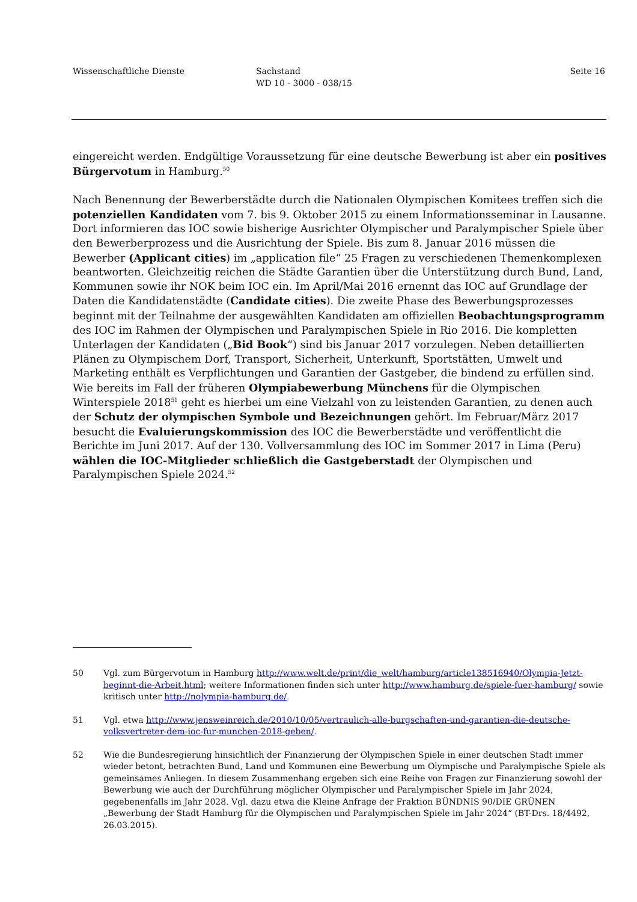Wissenschaftliche Dienste Sachstand
WD 10 - 3000 - 038/15
Seite 16
eingereicht werden. Endgültige Voraussetzung für eine deutsche Bewerbung ist aber ein positives Bürgervotum in Hamburg.<sup>50</sup>
Nach Benennung der Bewerberstädte durch die Nationalen Olympischen Komitees treffen sich die potenziellen Kandidaten vom 7. bis 9. Oktober 2015 zu einem Informationsseminar in Lausanne. Dort informieren das IOC sowie bisherige Ausrichter Olympischer und Paralympischer Spiele über den Bewerberprozess und die Ausrichtung der Spiele. Bis zum 8. Januar 2016 müssen die Bewerber (Applicant cities) im „application file“ 25 Fragen zu verschiedenen Themenkomplexen beantworten. Gleichzeitig reichen die Städte Garantien über die Unterstützung durch Bund, Land, Kommunen sowie ihr NOK beim IOC ein. Im April/Mai 2016 ernennt das IOC auf Grundlage der Daten die Kandidatenstädte (Candidate cities). Die zweite Phase des Bewerbungsprozesses beginnt mit der Teilnahme der ausgewählten Kandidaten am offiziellen Beobachtungsprogramm des IOC im Rahmen der Olympischen und Paralympischen Spiele in Rio 2016. Die kompletten Unterlagen der Kandidaten („Bid Book“) sind bis Januar 2017 vorzulegen. Neben detaillierten Plänen zu Olympischem Dorf, Transport, Sicherheit, Unterkunft, Sportstätten, Umwelt und Marketing enthält es Verpflichtungen und Garantien der Gastgeber, die bindend zu erfüllen sind. Wie bereits im Fall der früheren Olympiabewerbung Münchens für die Olympischen Winterspiele 2018<sup>51</sup> geht es hierbei um eine Vielzahl von zu leistenden Garantien, zu denen auch der Schutz der olympischen Symbole und Bezeichnungen gehört. Im Februar/März 2017 besucht die Evaluierungskommission des IOC die Bewerberstädte und veröffentlicht die Berichte im Juni 2017. Auf der 130. Vollversammlung des IOC im Sommer 2017 in Lima (Peru) wählen die IOC-Mitglieder schließlich die Gastgeberstadt der Olympischen und Paralympischen Spiele 2024.<sup>52</sup>
50 Vgl. zum Bürgervotum in Hamburg http://www.welt.de/print/die_welt/hamburg/article138516940/Olympia-Jetzt-beginnt-die-Arbeit.html; weitere Informationen finden sich unter http://www.hamburg.de/spiele-fuer-hamburg/ sowie kritisch unter http://nolympia-hamburg.de/.
51 Vgl. etwa http://www.jensweinreich.de/2010/10/05/vertraulich-alle-burgschaften-und-garantien-die-deutsche-volksvertreter-dem-ioc-fur-munchen-2018-geben/.
52 Wie die Bundesregierung hinsichtlich der Finanzierung der Olympischen Spiele in einer deutschen Stadt immer wieder betont, betrachten Bund, Land und Kommunen eine Bewerbung um Olympische und Paralympische Spiele als gemeinsames Anliegen. In diesem Zusammenhang ergeben sich eine Reihe von Fragen zur Finanzierung sowohl der Bewerbung wie auch der Durchführung möglicher Olympischer und Paralympischer Spiele im Jahr 2024, gegebenenfalls im Jahr 2028. Vgl. dazu etwa die Kleine Anfrage der Fraktion BÜNDNIS 90/DIE GRÜNEN „Bewerbung der Stadt Hamburg für die Olympischen und Paralympischen Spiele im Jahr 2024“ (BT-Drs. 18/4492, 26.03.2015).